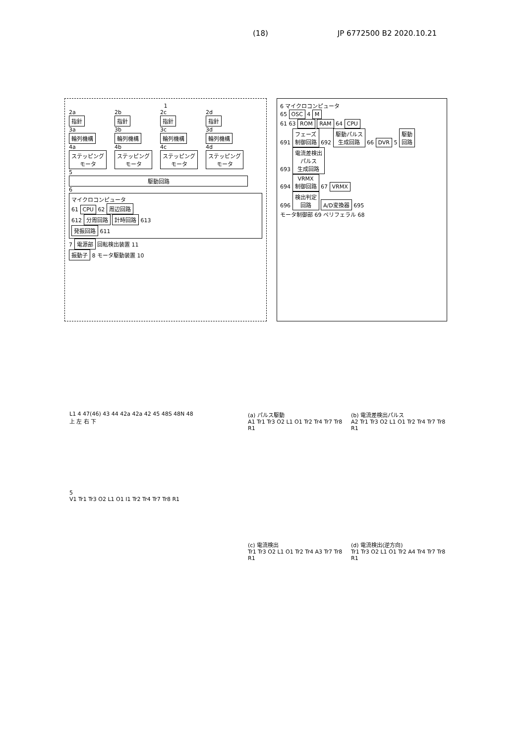(18) JP 6772500 B2 2020.10.21
1
2a
指針
3a
輪列機構
4a
ステッピング
モータ
2b
指針
3b
輪列機構
4b
ステッピング
モータ
2c
指針
3c
輪列機構
4c
ステッピング
モータ
2d
指針
3d
輪列機構
4d
ステッピング
モータ
5
駆動回路
6
マイクロコンピュータ
61 CPU 62 周辺回路
612 分周回路 計時回路 613
発振回路 611
7 電源部 回転検出装置 11
振動子 8 モータ駆動装置 10
6 マイクロコンピュータ
65 OSC 4 M
61 63 ROM RAM 64 CPU
691 フェーズ
制御回路 692 駆動パルス
生成回路 66 DVR 5 駆動
回路
693 電流差検出
パルス
生成回路
694 VRMX
制御回路 67 VRMX
696 検出判定
回路 A/D変換器 695
モータ制御部 69 ペリフェラル 68
L1 4 47(46) 43 44 42a 42a 42 45 48S 48N 48
上 左 右 下
5
V1 Tr1 Tr3 O2 L1 O1 I1 Tr2 Tr4 Tr7 Tr8 R1
(a) パルス駆動
A1 Tr1 Tr3 O2 L1 O1 Tr2 Tr4 Tr7 Tr8 R1
(b) 電流差検出パルス
A2 Tr1 Tr3 O2 L1 O1 Tr2 Tr4 Tr7 Tr8 R1
(c) 電流検出
Tr1 Tr3 O2 L1 O1 Tr2 Tr4 A3 Tr7 Tr8 R1
(d) 電流検出(逆方向)
Tr1 Tr3 O2 L1 O1 Tr2 A4 Tr4 Tr7 Tr8 R1